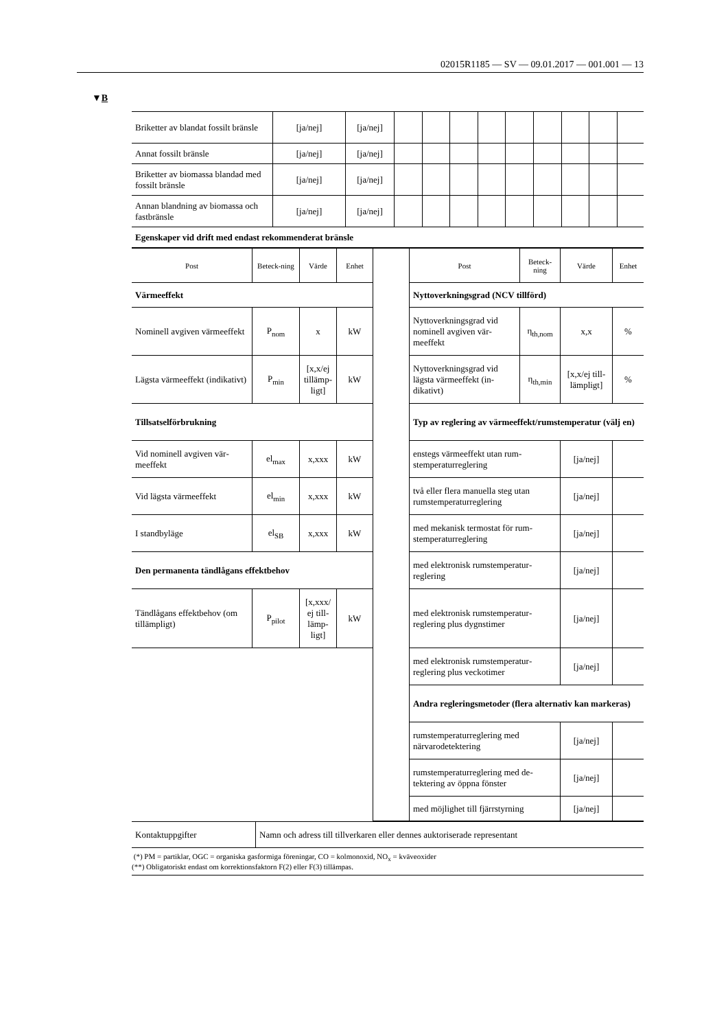02015R1185 — SV — 09.01.2017 — 001.001 — 13
▼B
| Briketter av blandat fossilt bränsle | [ja/nej] | [ja/nej] | | | | | | | | | |
| Annat fossilt bränsle | [ja/nej] | [ja/nej] | | | | | | | | | |
| Briketter av biomassa blandad med fossilt bränsle | [ja/nej] | [ja/nej] | | | | | | | | | |
| Annan blandning av biomassa och fastbränsle | [ja/nej] | [ja/nej] | | | | | | | | | |
| Egenskaper vid drift med endast rekommenderat bränsle | | | | | | | | | | | |
| Post | Beteck-ning | Värde | Enhet | | Post | Beteck-ning | Värde | Enhet |
| Värmeeffekt | | | | | Nyttoverkningsgrad (NCV tillförd) | | | |
| Nominell avgiven värme­effekt | P<sub>nom</sub> | x | kW | | Nyttoverkningsgrad vid nominell avgiven vär­meeffekt | η<sub>th,nom</sub> | x,x | % |
| Lägsta värmeeffekt (indi­kativt) | P<sub>min</sub> | [x,x/ej tillämp­ligt] | kW | | Nyttoverkningsgrad vid lägsta värmeeffekt (in­dikativt) | η<sub>th,min</sub> | [x,x/ej till­lämpligt] | % |
| Tillsatselförbrukning | | | | | Typ av reglering av värmeeffekt/rumstemperatur (välj en) | | | |
| Vid nominell avgiven vär­meeffekt | el<sub>max</sub> | x,xxx | kW | | enstegs värmeeffekt utan rum­stemperaturreglering | | [ja/nej] | |
| Vid lägsta värmeeffekt | el<sub>min</sub> | x,xxx | kW | | två eller flera manuella steg utan rumstemperaturreglering | | [ja/nej] | |
| I standbyläge | el<sub>SB</sub> | x,xxx | kW | | med mekanisk termostat för rum­stemperaturreglering | | [ja/nej] | |
| Den permanenta tändlågans effektbehov | | | | | med elektronisk rumstemperatur­reglering | | [ja/nej] | |
| Tändlågans effektbehov (om tillämpligt) | P<sub>pilot</sub> | [x,xxx/ ej till­lämp­ligt] | kW | | med elektronisk rumstemperatur­reglering plus dygnstimer | | [ja/nej] | |
| | | | | | med elektronisk rumstemperatur­reglering plus veckotimer | | [ja/nej] | |
| | | | | | Andra regleringsmetoder (flera alternativ kan markeras) | | | |
| | | | | | rumstemperaturreglering med närvarodetektering | | [ja/nej] | |
| | | | | | rumstemperaturreglering med de­tektering av öppna fönster | | [ja/nej] | |
| | | | | | med möjlighet till fjärrstyrning | | [ja/nej] | |
| Kontaktuppgifter | Namn och adress till tillverkaren eller dennes auktoriserade representant |
(*) PM = partiklar, OGC = organiska gasformiga föreningar, CO = kolmonoxid, NO<sub>x</sub> = kväveoxider
(**) Obligatoriskt endast om korrektionsfaktorn F(2) eller F(3) tillämpas.